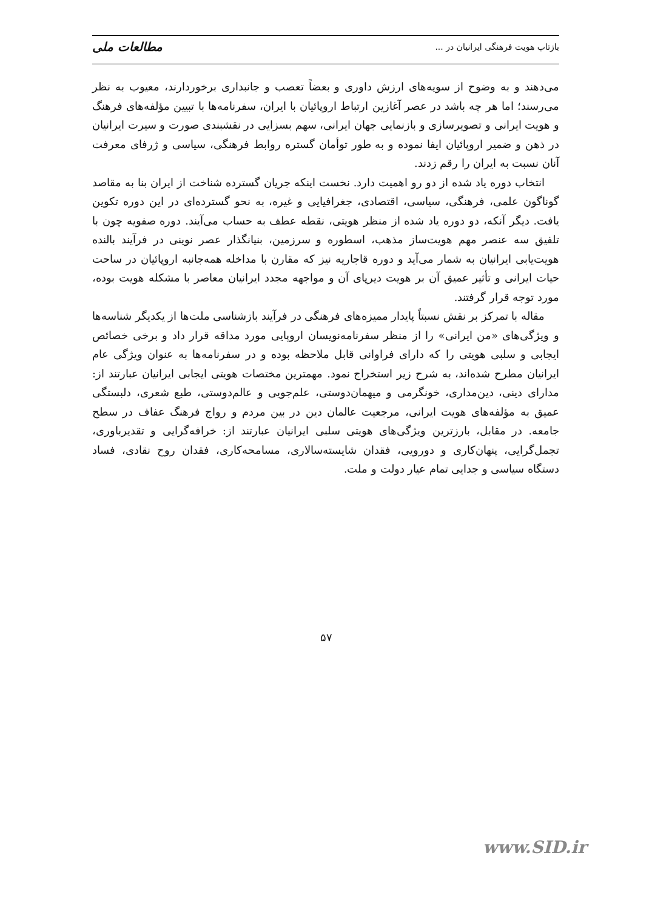بازتاب هویت فرهنگی ایرانیان در ... مطالعات ملی
می‌دهند و به وضوح از سویه‌های ارزش داوری و بعضاً تعصب و جانبداری برخوردارند، معیوب به نظر می‌رسند؛ اما هر چه باشد در عصر آغازین ارتباط اروپائیان با ایران، سفرنامه‌ها با تبیین مؤلفه‌های فرهنگ و هویت ایرانی و تصویرسازی و بازنمایی جهان ایرانی، سهم بسزایی در نقشبندی صورت و سیرت ایرانیان در ذهن و ضمیر اروپائیان ایفا نموده و به طور توأمان گستره روابط فرهنگی، سیاسی و ژرفای معرفت آنان نسبت به ایران را رقم زدند.
انتخاب دوره یاد شده از دو رو اهمیت دارد. نخست اینکه جریان گسترده شناخت از ایران بنا به مقاصد گوناگون علمی، فرهنگی، سیاسی، اقتصادی، جغرافیایی و غیره، به نحو گسترده‌ای در این دوره تکوین یافت. دیگر آنکه، دو دوره یاد شده از منظر هویتی، نقطه عطف به حساب می‌آیند. دوره صفویه چون با تلفیق سه عنصر مهم هویت‌ساز مذهب، اسطوره و سرزمین، بنیانگذار عصر نوینی در فرآیند بالنده هویت‌یابی ایرانیان به شمار می‌آید و دوره قاجاریه نیز که مقارن با مداخله همه‌جانبه اروپائیان در ساحت حیات ایرانی و تأثیر عمیق آن بر هویت دیرپای آن و مواجهه مجدد ایرانیان معاصر با مشکله هویت بوده، مورد توجه قرار گرفتند.
مقاله با تمرکز بر نقش نسبتاً پایدار ممیزه‌های فرهنگی در فرآیند بازشناسی ملت‌ها از یکدیگر شناسه‌ها و ویژگی‌های «من ایرانی» را از منظر سفرنامه‌نویسان اروپایی مورد مداقه قرار داد و برخی خصائص ایجابی و سلبی هویتی را که دارای فراوانی قابل ملاحظه بوده و در سفرنامه‌ها به عنوان ویژگی عام ایرانیان مطرح شده‌اند، به شرح زیر استخراج نمود. مهمترین مختصات هویتی ایجابی ایرانیان عبارتند از: مدارای دینی، دین‌مداری، خونگرمی و میهمان‌دوستی، علم‌جویی و عالم‌دوستی، طبع شعری، دلبستگی عمیق به مؤلفه‌های هویت ایرانی، مرجعیت عالمان دین در بین مردم و رواج فرهنگ عفاف در سطح جامعه. در مقابل، بارزترین ویژگی‌های هویتی سلبی ایرانیان عبارتند از: خرافه‌گرایی و تقدیرباوری، تجمل‌گرایی، پنهان‌کاری و دورویی، فقدان شایسته‌سالاری، مسامحه‌کاری، فقدان روح نقادی، فساد دستگاه سیاسی و جدایی تمام عیار دولت و ملت.
۵۷
www.SID.ir